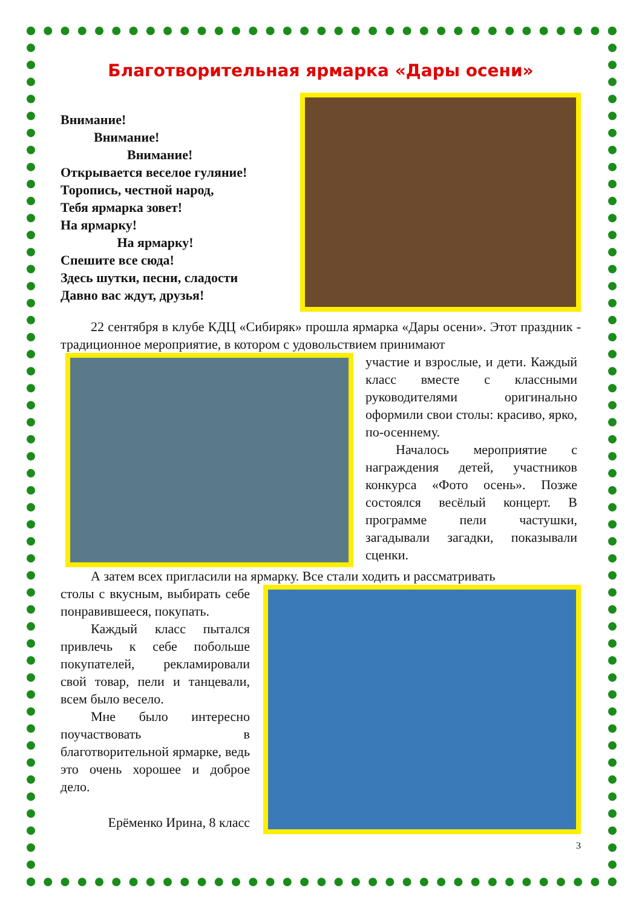Благотворительная ярмарка «Дары осени»
Внимание!
Внимание!
Внимание!
Открывается веселое гуляние!
Торопись, честной народ,
Тебя ярмарка зовет!
На ярмарку!
На ярмарку!
Спешите все сюда!
Здесь шутки, песни, сладости
Давно вас ждут, друзья!
22 сентября в клубе КДЦ «Сибиряк» прошла ярмарка «Дары осени». Этот праздник - традиционное мероприятие, в котором с удовольствием принимают
участие и взрослые, и дети. Каждый класс вместе с классными руководителями оригинально оформили свои столы: красиво, ярко, по-осеннему.
Началось мероприятие с награждения детей, участников конкурса «Фото осень». Позже состоялся весёлый концерт. В программе пели частушки, загадывали загадки, показывали сценки.
А затем всех пригласили на ярмарку. Все стали ходить и рассматривать
столы с вкусным, выбирать себе понравившееся, покупать.
Каждый класс пытался привлечь к себе побольше покупателей, рекламировали свой товар, пели и танцевали, всем было весело.
Мне было интересно поучаствовать в благотворительной ярмарке, ведь это очень хорошее и доброе дело.
Ерёменко Ирина, 8 класс
3